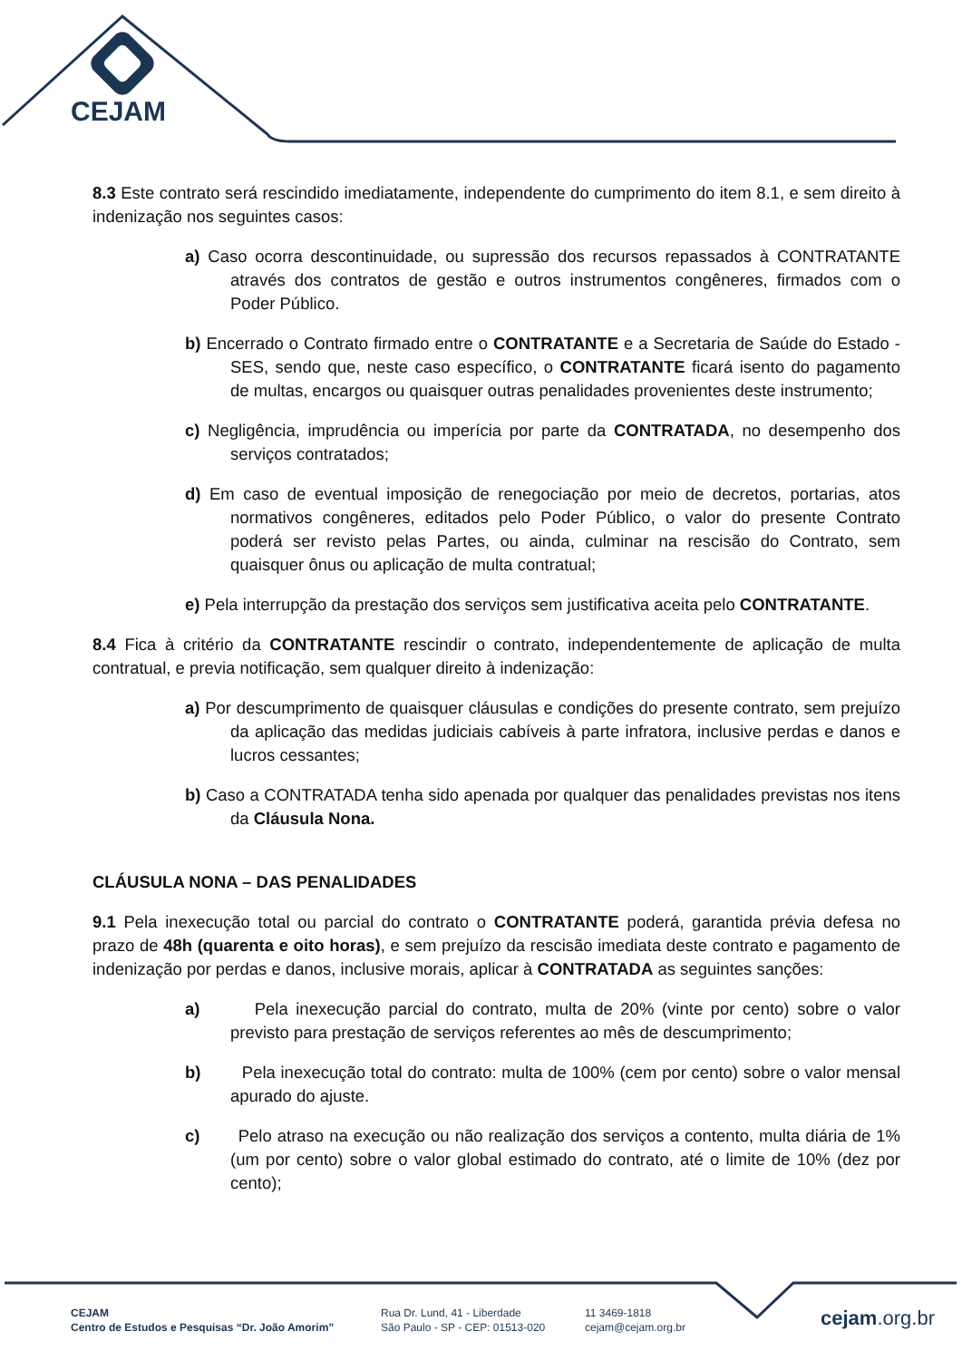CEJAM
8.3 Este contrato será rescindido imediatamente, independente do cumprimento do item 8.1, e sem direito à indenização nos seguintes casos:
a) Caso ocorra descontinuidade, ou supressão dos recursos repassados à CONTRATANTE através dos contratos de gestão e outros instrumentos congêneres, firmados com o Poder Público.
b) Encerrado o Contrato firmado entre o CONTRATANTE e a Secretaria de Saúde do Estado - SES, sendo que, neste caso específico, o CONTRATANTE ficará isento do pagamento de multas, encargos ou quaisquer outras penalidades provenientes deste instrumento;
c) Negligência, imprudência ou imperícia por parte da CONTRATADA, no desempenho dos serviços contratados;
d) Em caso de eventual imposição de renegociação por meio de decretos, portarias, atos normativos congêneres, editados pelo Poder Público, o valor do presente Contrato poderá ser revisto pelas Partes, ou ainda, culminar na rescisão do Contrato, sem quaisquer ônus ou aplicação de multa contratual;
e) Pela interrupção da prestação dos serviços sem justificativa aceita pelo CONTRATANTE.
8.4 Fica à critério da CONTRATANTE rescindir o contrato, independentemente de aplicação de multa contratual, e previa notificação, sem qualquer direito à indenização:
a) Por descumprimento de quaisquer cláusulas e condições do presente contrato, sem prejuízo da aplicação das medidas judiciais cabíveis à parte infratora, inclusive perdas e danos e lucros cessantes;
b) Caso a CONTRATADA tenha sido apenada por qualquer das penalidades previstas nos itens da Cláusula Nona.
CLÁUSULA NONA – DAS PENALIDADES
9.1 Pela inexecução total ou parcial do contrato o CONTRATANTE poderá, garantida prévia defesa no prazo de 48h (quarenta e oito horas), e sem prejuízo da rescisão imediata deste contrato e pagamento de indenização por perdas e danos, inclusive morais, aplicar à CONTRATADA as seguintes sanções:
a) Pela inexecução parcial do contrato, multa de 20% (vinte por cento) sobre o valor previsto para prestação de serviços referentes ao mês de descumprimento;
b) Pela inexecução total do contrato: multa de 100% (cem por cento) sobre o valor mensal apurado do ajuste.
c) Pelo atraso na execução ou não realização dos serviços a contento, multa diária de 1% (um por cento) sobre o valor global estimado do contrato, até o limite de 10% (dez por cento);
CEJAM
Centro de Estudos e Pesquisas “Dr. João Amorim”
Rua Dr. Lund, 41 - Liberdade
São Paulo - SP - CEP: 01513-020
11 3469-1818
cejam@cejam.org.br
cejam.org.br